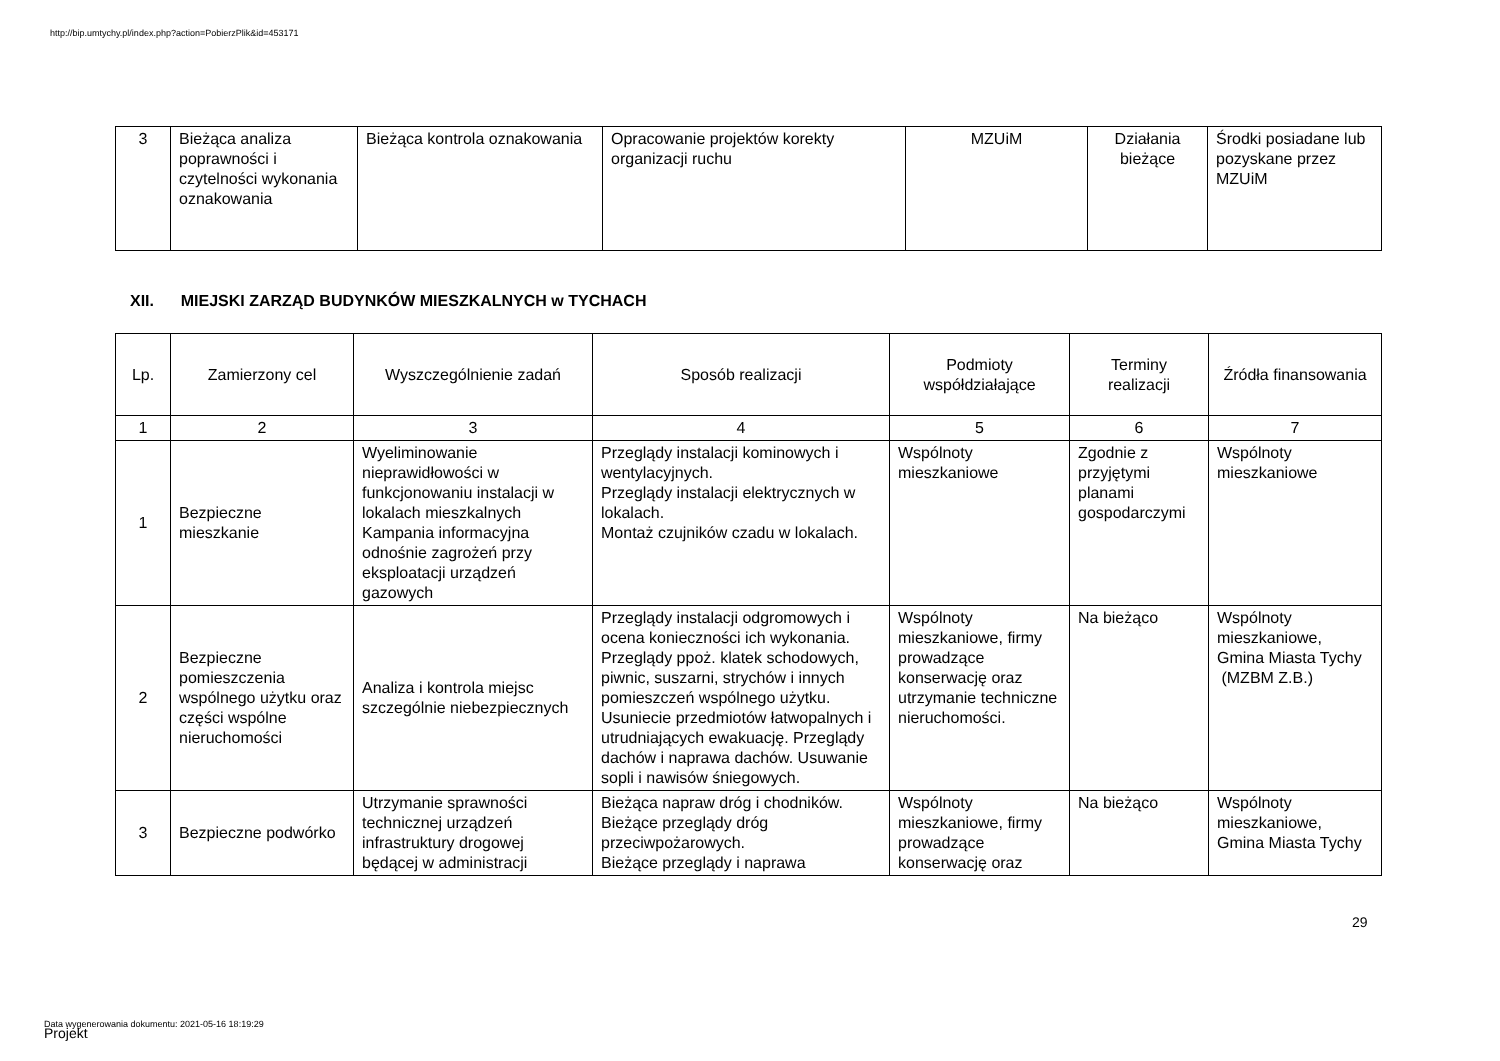http://bip.umtychy.pl/index.php?action=PobierzPlik&id=453171
| 3 | Bieżąca analiza poprawności i czytelności wykonania oznakowania | Bieżąca kontrola oznakowania | Opracowanie projektów korekty organizacji ruchu | MZUiM | Działania bieżące | Środki posiadane lub pozyskane przez MZUiM |
XII. MIEJSKI ZARZĄD BUDYNKÓW MIESZKALNYCH w TYCHACH
| Lp. | Zamierzony cel | Wyszczególnienie zadań | Sposób realizacji | Podmioty współdziałające | Terminy realizacji | Źródła finansowania |
| --- | --- | --- | --- | --- | --- | --- |
| 1 | 2 | 3 | 4 | 5 | 6 | 7 |
| 1 | Bezpieczne mieszkanie | Wyeliminowanie nieprawidłowości w funkcjonowaniu instalacji w lokalach mieszkalnych Kampania informacyjna odnośnie zagrożeń przy eksploatacji urządzeń gazowych | Przeglądy instalacji kominowych i wentylacyjnych. Przeglądy instalacji elektrycznych w lokalach. Montaż czujników czadu w lokalach. | Wspólnoty mieszkaniowe | Zgodnie z przyjętymi planami gospodarczymi | Wspólnoty mieszkaniowe |
| 2 | Bezpieczne pomieszczenia wspólnego użytku oraz części wspólne nieruchomości | Analiza i kontrola miejsc szczególnie niebezpiecznych | Przeglądy instalacji odgromowych i ocena konieczności ich wykonania. Przeglądy ppoż. klatek schodowych, piwnic, suszarni, strychów i innych pomieszczeń wspólnego użytku. Usuniecie przedmiotów łatwopalnych i utrudniających ewakuację. Przeglądy dachów i naprawa dachów. Usuwanie sopli i nawisów śniegowych. | Wspólnoty mieszkaniowe, firmy prowadzące konserwację oraz utrzymanie techniczne nieruchomości. | Na bieżąco | Wspólnoty mieszkaniowe, Gmina Miasta Tychy (MZBM Z.B.) |
| 3 | Bezpieczne podwórko | Utrzymanie sprawności technicznej urządzeń infrastruktury drogowej będącej w administracji | Bieżąca napraw dróg i chodników. Bieżące przeglądy dróg przeciwpożarowych. Bieżące przeglądy i naprawa | Wspólnoty mieszkaniowe, firmy prowadzące konserwację oraz | Na bieżąco | Wspólnoty mieszkaniowe, Gmina Miasta Tychy |
29
Data wygenerowania dokumentu: 2021-05-16 18:19:29
Projekt